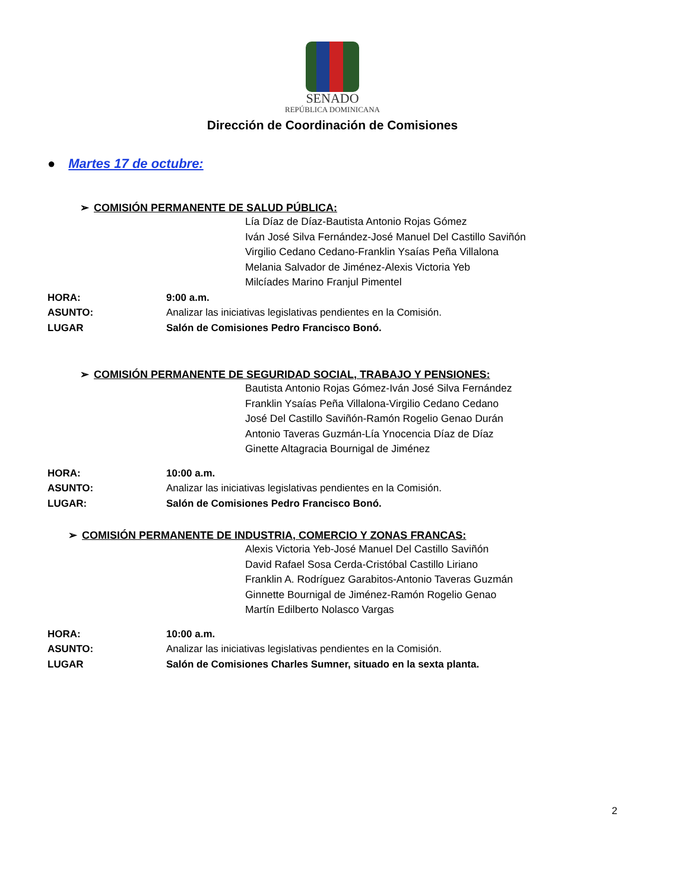SENADO
REPÚBLICA DOMINICANA
Dirección de Coordinación de Comisiones
● Martes 17 de octubre:
➢ COMISIÓN PERMANENTE DE SALUD PÚBLICA:
Lía Díaz de Díaz-Bautista Antonio Rojas Gómez
Iván José Silva Fernández-José Manuel Del Castillo Saviñón
Virgilio Cedano Cedano-Franklin Ysaías Peña Villalona
Melania Salvador de Jiménez-Alexis Victoria Yeb
Milcíades Marino Franjul Pimentel
HORA: 9:00 a.m.
ASUNTO: Analizar las iniciativas legislativas pendientes en la Comisión.
LUGAR Salón de Comisiones Pedro Francisco Bonó.
➢ COMISIÓN PERMANENTE DE SEGURIDAD SOCIAL, TRABAJO Y PENSIONES:
Bautista Antonio Rojas Gómez-Iván José Silva Fernández
Franklin Ysaías Peña Villalona-Virgilio Cedano Cedano
José Del Castillo Saviñón-Ramón Rogelio Genao Durán
Antonio Taveras Guzmán-Lía Ynocencia Díaz de Díaz
Ginette Altagracia Bournigal de Jiménez
HORA: 10:00 a.m.
ASUNTO: Analizar las iniciativas legislativas pendientes en la Comisión.
LUGAR: Salón de Comisiones Pedro Francisco Bonó.
➢ COMISIÓN PERMANENTE DE INDUSTRIA, COMERCIO Y ZONAS FRANCAS:
Alexis Victoria Yeb-José Manuel Del Castillo Saviñón
David Rafael Sosa Cerda-Cristóbal Castillo Liriano
Franklin A. Rodríguez Garabitos-Antonio Taveras Guzmán
Ginnette Bournigal de Jiménez-Ramón Rogelio Genao
Martín Edilberto Nolasco Vargas
HORA: 10:00 a.m.
ASUNTO: Analizar las iniciativas legislativas pendientes en la Comisión.
LUGAR Salón de Comisiones Charles Sumner, situado en la sexta planta.
2